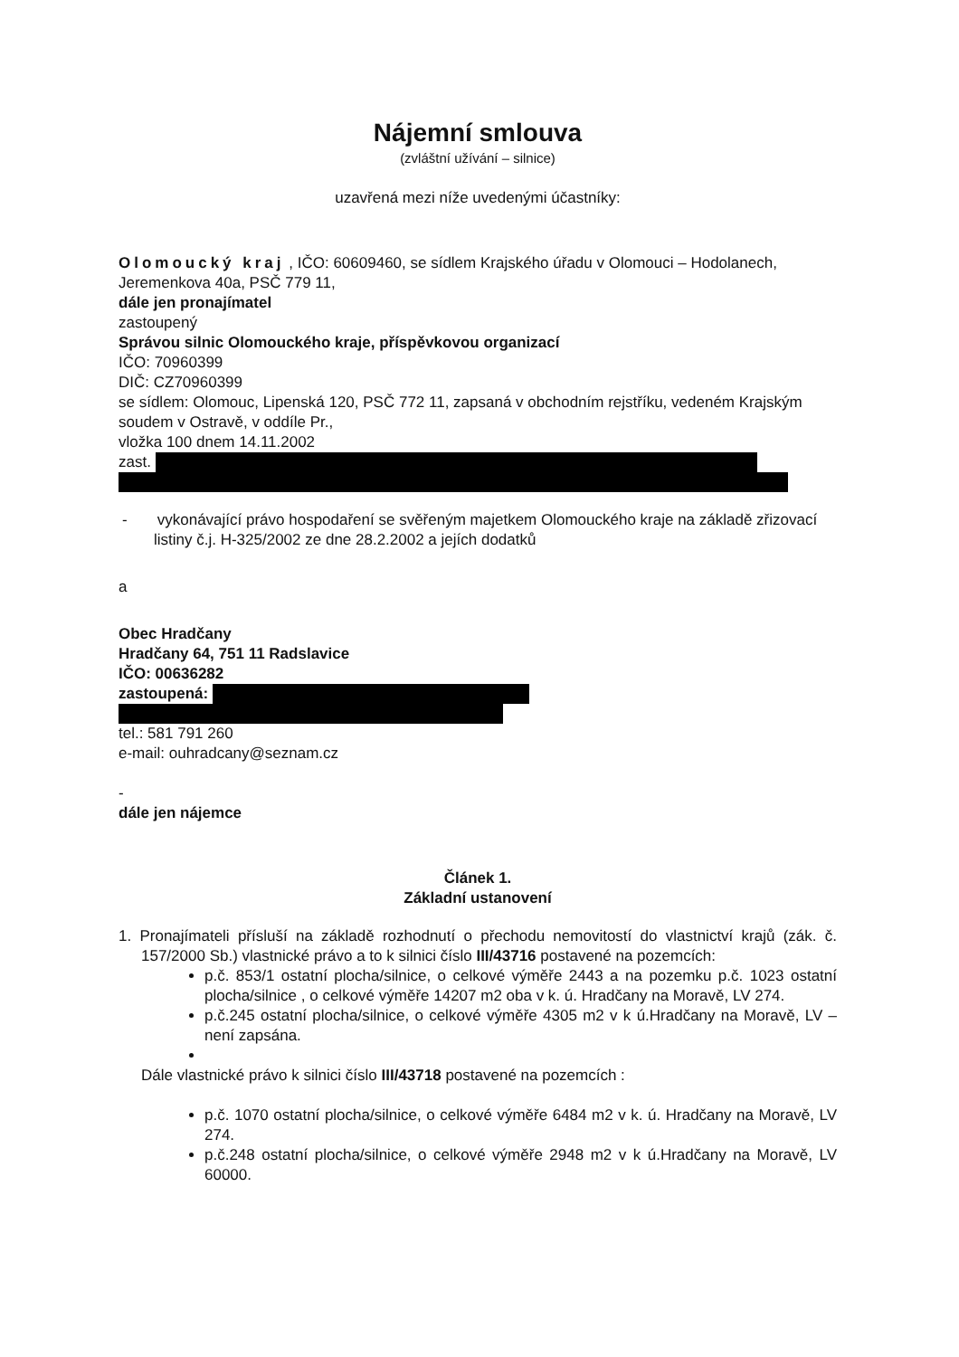Nájemní smlouva
(zvláštní užívání – silnice)
uzavřená mezi níže uvedenými účastníky:
Olomoucký kraj , IČO: 60609460, se sídlem Krajského úřadu v Olomouci – Hodolanech, Jeremenkova 40a, PSČ 779 11,
dále jen pronajímatel
zastoupený
Správou silnic Olomouckého kraje, příspěvkovou organizací
IČO: 70960399
DIČ: CZ70960399
se sídlem: Olomouc, Lipenská 120, PSČ 772 11, zapsaná v obchodním rejstříku, vedeném Krajským soudem v Ostravě, v oddíle Pr.,
vložka 100 dnem 14.11.2002
zast.
- vykonávající právo hospodaření se svěřeným majetkem Olomouckého kraje na základě zřizovací listiny č.j. H-325/2002 ze dne 28.2.2002 a jejích dodatků
a
Obec Hradčany
Hradčany 64, 751 11 Radslavice
IČO: 00636282
zastoupená:
tel.: 581 791 260
e-mail: ouhradcany@seznam.cz
-
dále jen nájemce
Článek 1.
Základní ustanovení
1. Pronajímateli přísluší na základě rozhodnutí o přechodu nemovitostí do vlastnictví krajů (zák. č. 157/2000 Sb.) vlastnické právo a to k silnici číslo III/43716 postavené na pozemcích:
p.č. 853/1 ostatní plocha/silnice, o celkové výměře 2443 a na pozemku p.č. 1023 ostatní plocha/silnice , o celkové výměře 14207 m2 oba v k. ú. Hradčany na Moravě, LV 274.
p.č.245 ostatní plocha/silnice, o celkové výměře 4305 m2 v k ú.Hradčany na Moravě, LV – není zapsána.
Dále vlastnické právo k silnici číslo III/43718 postavené na pozemcích :
p.č. 1070 ostatní plocha/silnice, o celkové výměře 6484 m2 v k. ú. Hradčany na Moravě, LV 274.
p.č.248 ostatní plocha/silnice, o celkové výměře 2948 m2 v k ú.Hradčany na Moravě, LV 60000.